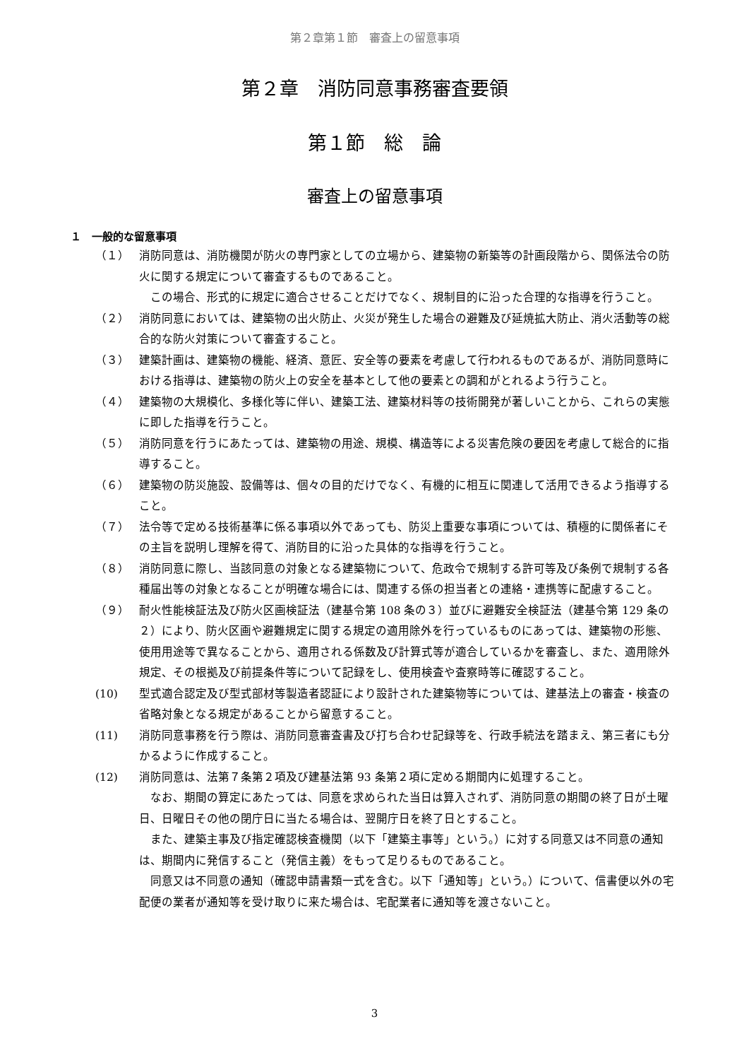第２章第１節　審査上の留意事項
第２章　消防同意事務審査要領
第１節　総　論
審査上の留意事項
１　一般的な留意事項
（１）
消防同意は、消防機関が防火の専門家としての立場から、建築物の新築等の計画段階から、関係法令の防火に関する規定について審査するものであること。
この場合、形式的に規定に適合させることだけでなく、規制目的に沿った合理的な指導を行うこと。
（２） 消防同意においては、建築物の出火防止、火災が発生した場合の避難及び延焼拡大防止、消火活動等の総合的な防火対策について審査すること。
（３） 建築計画は、建築物の機能、経済、意匠、安全等の要素を考慮して行われるものであるが、消防同意時における指導は、建築物の防火上の安全を基本として他の要素との調和がとれるよう行うこと。
（４） 建築物の大規模化、多様化等に伴い、建築工法、建築材料等の技術開発が著しいことから、これらの実態に即した指導を行うこと。
（５） 消防同意を行うにあたっては、建築物の用途、規模、構造等による災害危険の要因を考慮して総合的に指導すること。
（６） 建築物の防災施設、設備等は、個々の目的だけでなく、有機的に相互に関連して活用できるよう指導すること。
（７） 法令等で定める技術基準に係る事項以外であっても、防災上重要な事項については、積極的に関係者にその主旨を説明し理解を得て、消防目的に沿った具体的な指導を行うこと。
（８） 消防同意に際し、当該同意の対象となる建築物について、危政令で規制する許可等及び条例で規制する各種届出等の対象となることが明確な場合には、関連する係の担当者との連絡・連携等に配慮すること。
（９） 耐火性能検証法及び防火区画検証法（建基令第 108 条の３）並びに避難安全検証法（建基令第 129 条の２）により、防火区画や避難規定に関する規定の適用除外を行っているものにあっては、建築物の形態、使用用途等で異なることから、適用される係数及び計算式等が適合しているかを審査し、また、適用除外規定、その根拠及び前提条件等について記録をし、使用検査や査察時等に確認すること。
(10) 型式適合認定及び型式部材等製造者認証により設計された建築物等については、建基法上の審査・検査の省略対象となる規定があることから留意すること。
(11) 消防同意事務を行う際は、消防同意審査書及び打ち合わせ記録等を、行政手続法を踏まえ、第三者にも分かるように作成すること。
(12)
消防同意は、法第７条第２項及び建基法第 93 条第２項に定める期間内に処理すること。
なお、期間の算定にあたっては、同意を求められた当日は算入されず、消防同意の期間の終了日が土曜日、日曜日その他の閉庁日に当たる場合は、翌開庁日を終了日とすること。
また、建築主事及び指定確認検査機関（以下「建築主事等」という。）に対する同意又は不同意の通知は、期間内に発信すること（発信主義）をもって足りるものであること。
同意又は不同意の通知（確認申請書類一式を含む。以下「通知等」という。）について、信書便以外の宅配便の業者が通知等を受け取りに来た場合は、宅配業者に通知等を渡さないこと。
3